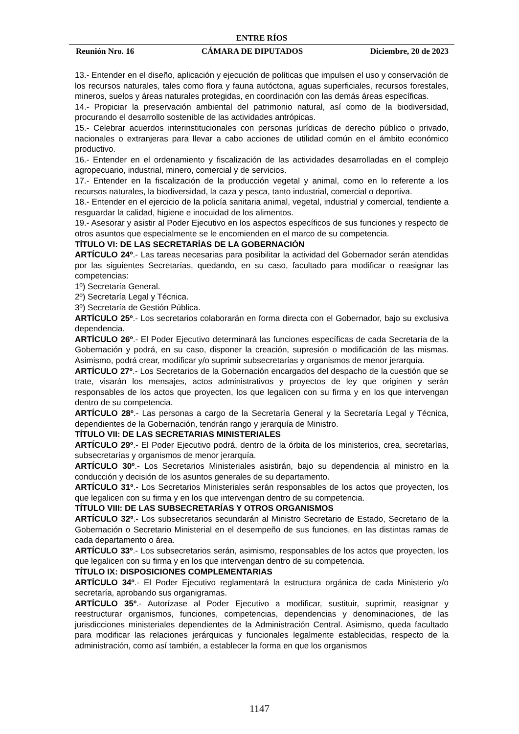ENTRE RÍOS
Reunión Nro. 16 CÁMARA DE DIPUTADOS Diciembre, 20 de 2023
13.- Entender en el diseño, aplicación y ejecución de políticas que impulsen el uso y conservación de los recursos naturales, tales como flora y fauna autóctona, aguas superficiales, recursos forestales, mineros, suelos y áreas naturales protegidas, en coordinación con las demás áreas específicas.
14.- Propiciar la preservación ambiental del patrimonio natural, así como de la biodiversidad, procurando el desarrollo sostenible de las actividades antrópicas.
15.- Celebrar acuerdos interinstitucionales con personas jurídicas de derecho público o privado, nacionales o extranjeras para llevar a cabo acciones de utilidad común en el ámbito económico productivo.
16.- Entender en el ordenamiento y fiscalización de las actividades desarrolladas en el complejo agropecuario, industrial, minero, comercial y de servicios.
17.- Entender en la fiscalización de la producción vegetal y animal, como en lo referente a los recursos naturales, la biodiversidad, la caza y pesca, tanto industrial, comercial o deportiva.
18.- Entender en el ejercicio de la policía sanitaria animal, vegetal, industrial y comercial, tendiente a resguardar la calidad, higiene e inocuidad de los alimentos.
19.- Asesorar y asistir al Poder Ejecutivo en los aspectos específicos de sus funciones y respecto de otros asuntos que especialmente se le encomienden en el marco de su competencia.
TÍTULO VI: DE LAS SECRETARÍAS DE LA GOBERNACIÓN
ARTÍCULO 24º.- Las tareas necesarias para posibilitar la actividad del Gobernador serán atendidas por las siguientes Secretarías, quedando, en su caso, facultado para modificar o reasignar las competencias:
1º) Secretaría General.
2º) Secretaría Legal y Técnica.
3º) Secretaría de Gestión Pública.
ARTÍCULO 25º.- Los secretarios colaborarán en forma directa con el Gobernador, bajo su exclusiva dependencia.
ARTÍCULO 26º.- El Poder Ejecutivo determinará las funciones específicas de cada Secretaría de la Gobernación y podrá, en su caso, disponer la creación, supresión o modificación de las mismas. Asimismo, podrá crear, modificar y/o suprimir subsecretarías y organismos de menor jerarquía.
ARTÍCULO 27º.- Los Secretarios de la Gobernación encargados del despacho de la cuestión que se trate, visarán los mensajes, actos administrativos y proyectos de ley que originen y serán responsables de los actos que proyecten, los que legalicen con su firma y en los que intervengan dentro de su competencia.
ARTÍCULO 28º.- Las personas a cargo de la Secretaría General y la Secretaría Legal y Técnica, dependientes de la Gobernación, tendrán rango y jerarquía de Ministro.
TÍTULO VII: DE LAS SECRETARIAS MINISTERIALES
ARTÍCULO 29º.- El Poder Ejecutivo podrá, dentro de la órbita de los ministerios, crea, secretarías, subsecretarías y organismos de menor jerarquía.
ARTÍCULO 30º.- Los Secretarios Ministeriales asistirán, bajo su dependencia al ministro en la conducción y decisión de los asuntos generales de su departamento.
ARTÍCULO 31º.- Los Secretarios Ministeriales serán responsables de los actos que proyecten, los que legalicen con su firma y en los que intervengan dentro de su competencia.
TÍTULO VIII: DE LAS SUBSECRETARÍAS Y OTROS ORGANISMOS
ARTÍCULO 32º.- Los subsecretarios secundarán al Ministro Secretario de Estado, Secretario de la Gobernación o Secretario Ministerial en el desempeño de sus funciones, en las distintas ramas de cada departamento o área.
ARTÍCULO 33º.- Los subsecretarios serán, asimismo, responsables de los actos que proyecten, los que legalicen con su firma y en los que intervengan dentro de su competencia.
TÍTULO IX: DISPOSICIONES COMPLEMENTARIAS
ARTÍCULO 34º.- El Poder Ejecutivo reglamentará la estructura orgánica de cada Ministerio y/o secretaría, aprobando sus organigramas.
ARTÍCULO 35º.- Autorízase al Poder Ejecutivo a modificar, sustituir, suprimir, reasignar y reestructurar organismos, funciones, competencias, dependencias y denominaciones, de las jurisdicciones ministeriales dependientes de la Administración Central. Asimismo, queda facultado para modificar las relaciones jerárquicas y funcionales legalmente establecidas, respecto de la administración, como así también, a establecer la forma en que los organismos
1147